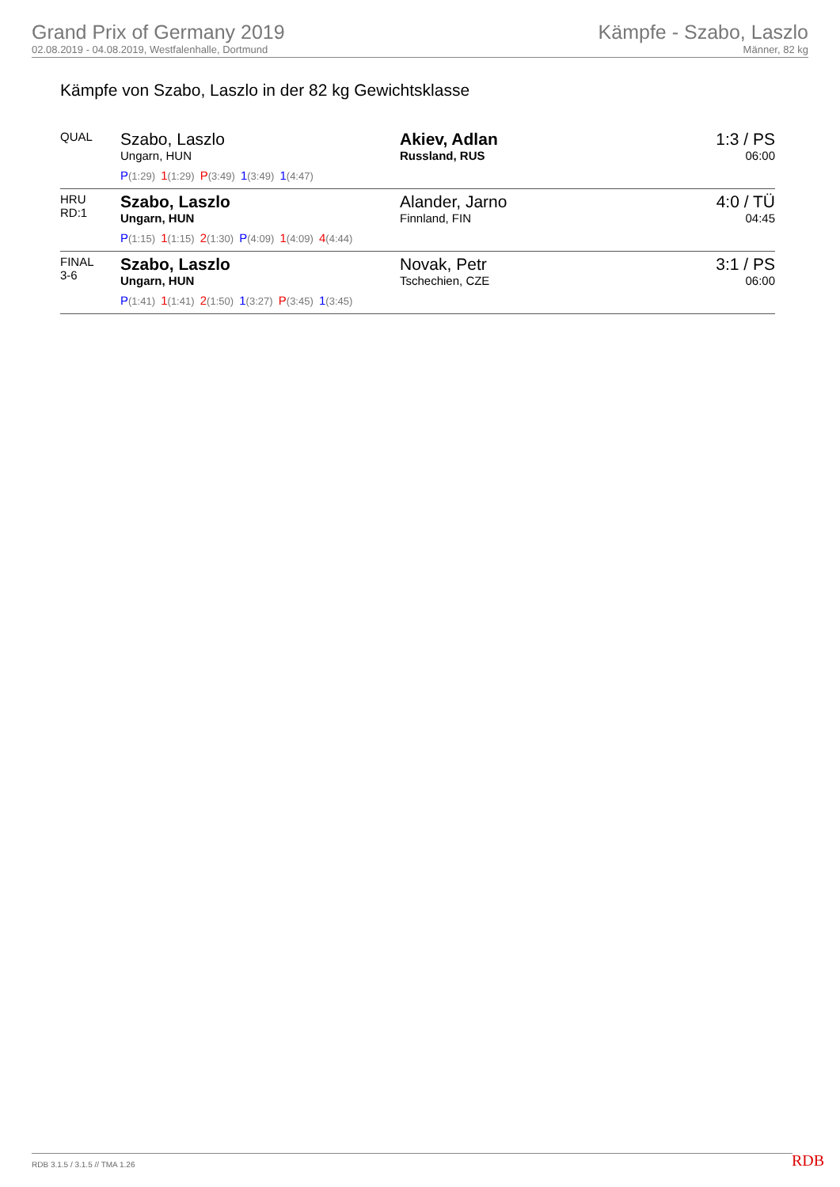Grand Prix of Germany 2019
02.08.2019 - 04.08.2019, Westfalenhalle, Dortmund
Kämpfe - Szabo, Laszlo
Männer, 82 kg
Kämpfe von Szabo, Laszlo in der 82 kg Gewichtsklasse
| QUAL | Szabo, Laszlo Ungarn, HUN P (1:29) 1 (1:29) P (3:49) 1 (3:49) 1 (4:47) | Akiev, Adlan Russland, RUS | 1:3 / PS 06:00 |
| HRU RD:1 | Szabo, Laszlo Ungarn, HUN P (1:15) 1 (1:15) 2 (1:30) P (4:09) 1 (4:09) 4 (4:44) | Alander, Jarno Finnland, FIN | 4:0 / TÜ 04:45 |
| FINAL 3-6 | Szabo, Laszlo Ungarn, HUN P (1:41) 1 (1:41) 2 (1:50) 1 (3:27) P (3:45) 1 (3:45) | Novak, Petr Tschechien, CZE | 3:1 / PS 06:00 |
RDB 3.1.5 / 3.1.5 // TMA 1.26 RDB